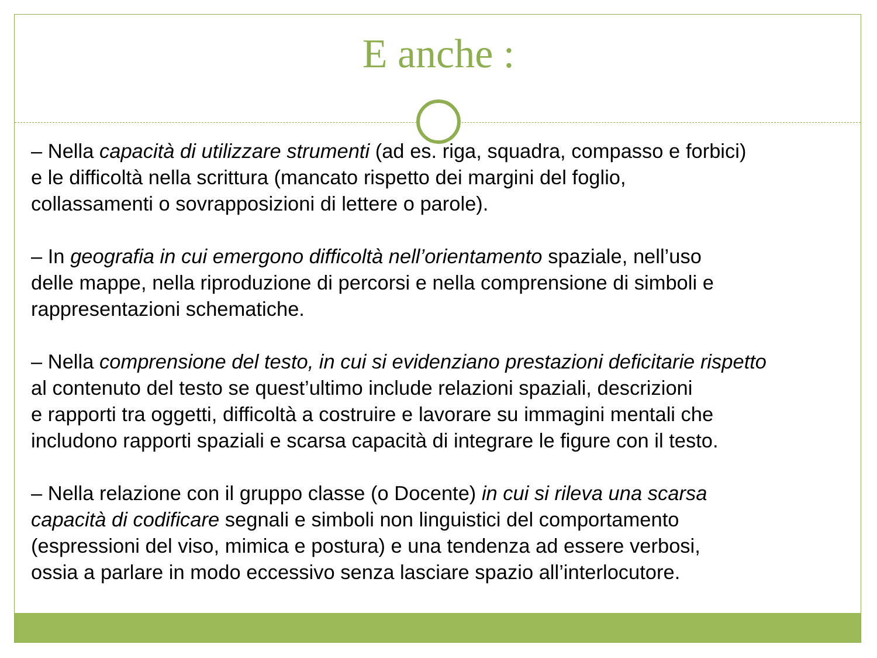E anche :
– Nella capacità di utilizzare strumenti (ad es. riga, squadra, compasso e forbici)
e le difficoltà nella scrittura (mancato rispetto dei margini del foglio,
collassamenti o sovrapposizioni di lettere o parole).
– In geografia in cui emergono difficoltà nell’orientamento spaziale, nell’uso
delle mappe, nella riproduzione di percorsi e nella comprensione di simboli e
rappresentazioni schematiche.
– Nella comprensione del testo, in cui si evidenziano prestazioni deficitarie rispetto
al contenuto del testo se quest’ultimo include relazioni spaziali, descrizioni
e rapporti tra oggetti, difficoltà a costruire e lavorare su immagini mentali che
includono rapporti spaziali e scarsa capacità di integrare le figure con il testo.
– Nella relazione con il gruppo classe (o Docente) in cui si rileva una scarsa
capacità di codificare segnali e simboli non linguistici del comportamento
(espressioni del viso, mimica e postura) e una tendenza ad essere verbosi,
ossia a parlare in modo eccessivo senza lasciare spazio all’interlocutore.